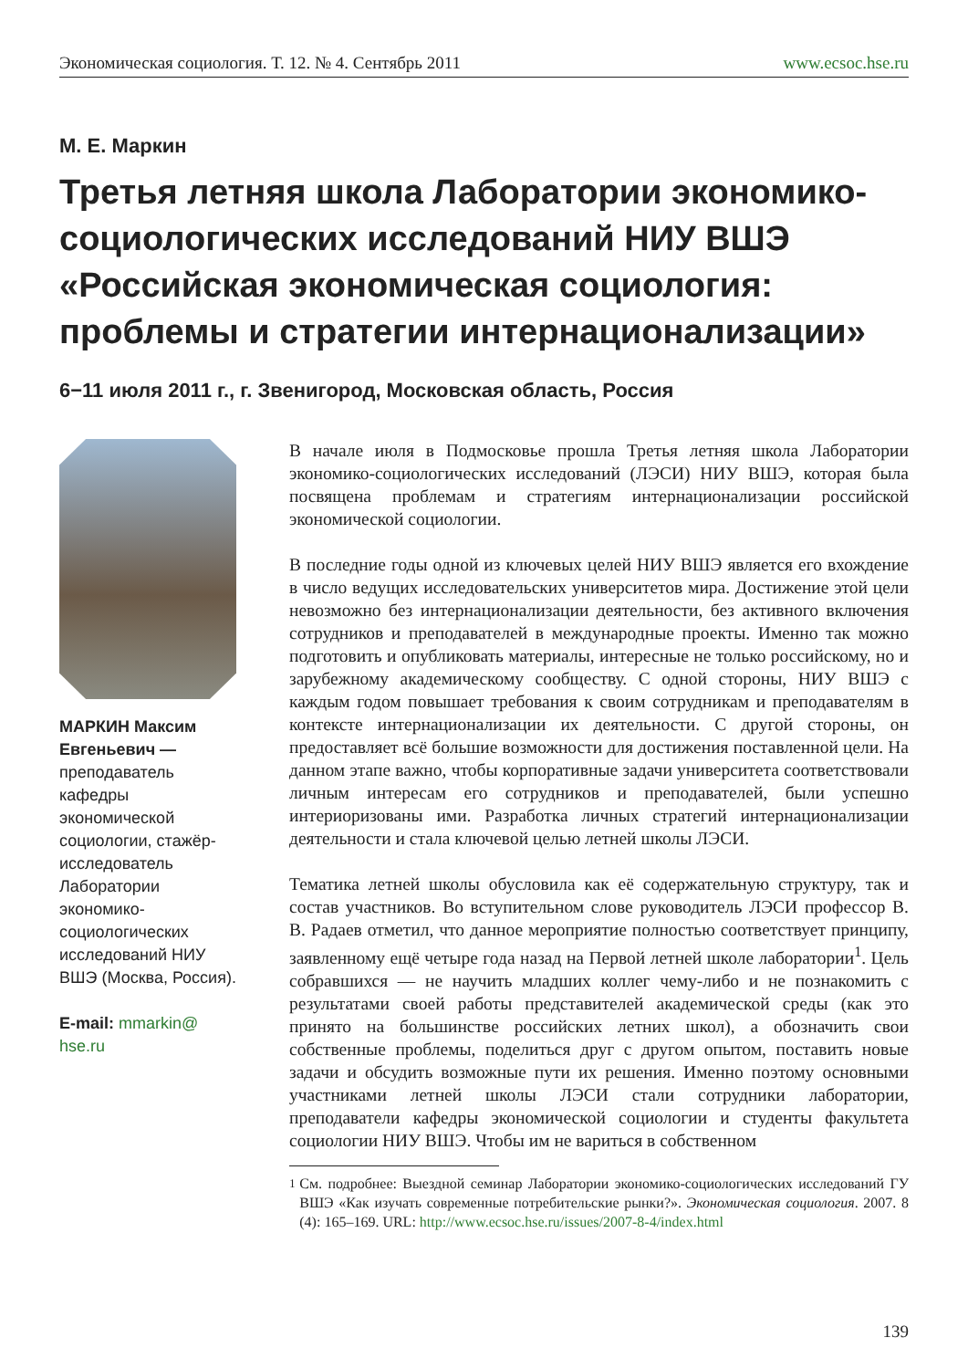Экономическая социология. Т. 12. № 4. Сентябрь 2011 www.ecsoc.hse.ru
М. Е. Маркин
Третья летняя школа Лаборатории экономико-социологических исследований НИУ ВШЭ «Российская экономическая социология: проблемы и стратегии интернационализации»
6−11 июля 2011 г., г. Звенигород, Московская область, Россия
МАРКИН Максим Евгеньевич — преподаватель кафедры экономической социологии, стажёр-исследователь Лаборатории экономико-социологических исследований НИУ ВШЭ (Москва, Россия).
E-mail: mmarkin@ hse.ru
В начале июля в Подмосковье прошла Третья летняя школа Лаборатории экономико-социологических исследований (ЛЭСИ) НИУ ВШЭ, которая была посвящена проблемам и стратегиям интернационализации российской экономической социологии.
В последние годы одной из ключевых целей НИУ ВШЭ является его вхождение в число ведущих исследовательских университетов мира. Достижение этой цели невозможно без интернационализации деятельности, без активного включения сотрудников и преподавателей в международные проекты. Именно так можно подготовить и опубликовать материалы, интересные не только российскому, но и зарубежному академическому сообществу. С одной стороны, НИУ ВШЭ с каждым годом повышает требования к своим сотрудникам и преподавателям в контексте интернационализации их деятельности. С другой стороны, он предоставляет всё большие возможности для достижения поставленной цели. На данном этапе важно, чтобы корпоративные задачи университета соответствовали личным интересам его сотрудников и преподавателей, были успешно интериоризованы ими. Разработка личных стратегий интернационализации деятельности и стала ключевой целью летней школы ЛЭСИ.
Тематика летней школы обусловила как её содержательную структуру, так и состав участников. Во вступительном слове руководитель ЛЭСИ профессор В. В. Радаев отметил, что данное мероприятие полностью соответствует принципу, заявленному ещё четыре года назад на Первой летней школе лаборатории<sup>1</sup>. Цель собравшихся — не научить младших коллег чему-либо и не познакомить с результатами своей работы представителей академической среды (как это принято на большинстве российских летних школ), а обозначить свои собственные проблемы, поделиться друг с другом опытом, поставить новые задачи и обсудить возможные пути их решения. Именно поэтому основными участниками летней школы ЛЭСИ стали сотрудники лаборатории, преподаватели кафедры экономической социологии и студенты факультета социологии НИУ ВШЭ. Чтобы им не вариться в собственном
<sup>1</sup> См. подробнее: Выездной семинар Лаборатории экономико-социологических исследований ГУ ВШЭ «Как изучать современные потребительские рынки?». Экономическая социология. 2007. 8 (4): 165–169. URL: http://www.ecsoc.hse.ru/issues/2007-8-4/index.html
139